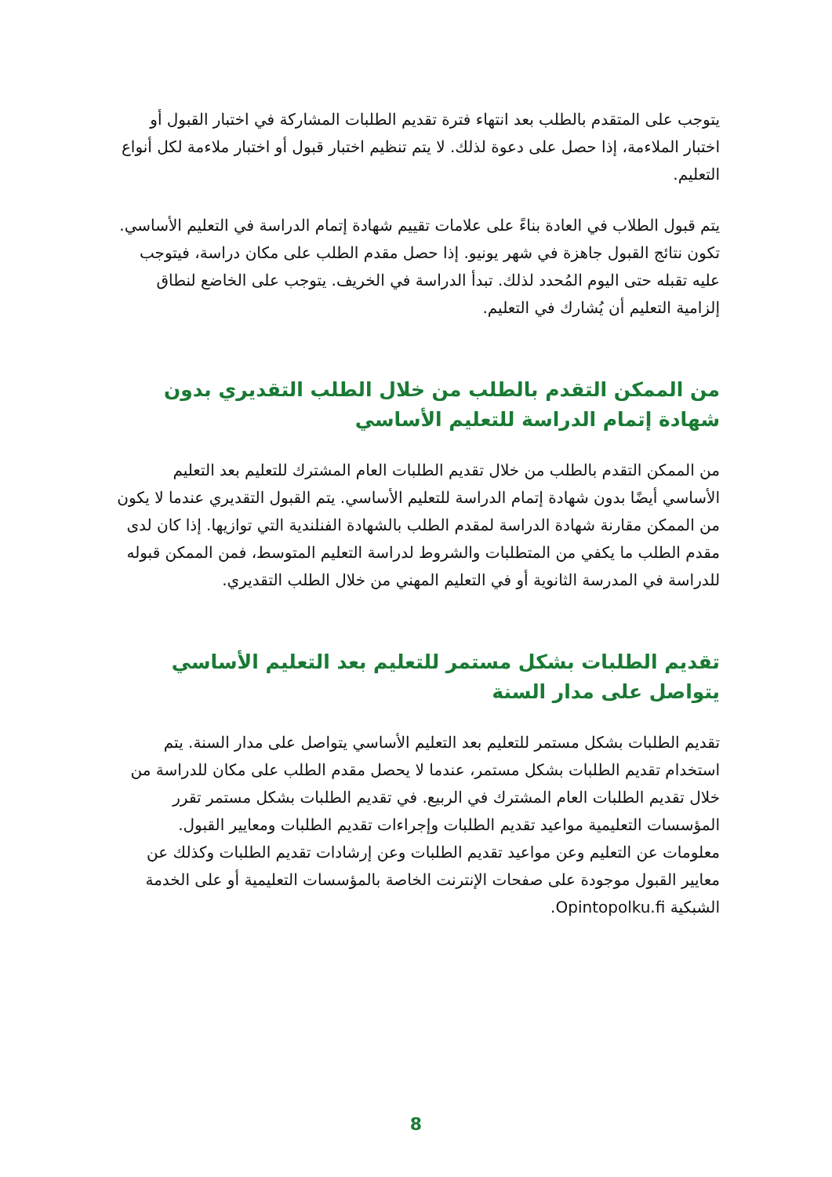يتوجب على المتقدم بالطلب بعد انتهاء فترة تقديم الطلبات المشاركة في اختبار القبول أو اختبار الملاءمة، إذا حصل على دعوة لذلك. لا يتم تنظيم اختبار قبول أو اختبار ملاءمة لكل أنواع التعليم.
يتم قبول الطلاب في العادة بناءً على علامات تقييم شهادة إتمام الدراسة في التعليم الأساسي. تكون نتائج القبول جاهزة في شهر يونيو. إذا حصل مقدم الطلب على مكان دراسة، فيتوجب عليه تقبله حتى اليوم المُحدد لذلك. تبدأ الدراسة في الخريف. يتوجب على الخاضع لنطاق إلزامية التعليم أن يُشارك في التعليم.
من الممكن التقدم بالطلب من خلال الطلب التقديري بدون شهادة إتمام الدراسة للتعليم الأساسي
من الممكن التقدم بالطلب من خلال تقديم الطلبات العام المشترك للتعليم بعد التعليم الأساسي أيضًا بدون شهادة إتمام الدراسة للتعليم الأساسي. يتم القبول التقديري عندما لا يكون من الممكن مقارنة شهادة الدراسة لمقدم الطلب بالشهادة الفنلندية التي توازيها. إذا كان لدى مقدم الطلب ما يكفي من المتطلبات والشروط لدراسة التعليم المتوسط، فمن الممكن قبوله للدراسة في المدرسة الثانوية أو في التعليم المهني من خلال الطلب التقديري.
تقديم الطلبات بشكل مستمر للتعليم بعد التعليم الأساسي يتواصل على مدار السنة
تقديم الطلبات بشكل مستمر للتعليم بعد التعليم الأساسي يتواصل على مدار السنة. يتم استخدام تقديم الطلبات بشكل مستمر، عندما لا يحصل مقدم الطلب على مكان للدراسة من خلال تقديم الطلبات العام المشترك في الربيع. في تقديم الطلبات بشكل مستمر تقرر المؤسسات التعليمية مواعيد تقديم الطلبات وإجراءات تقديم الطلبات ومعايير القبول. معلومات عن التعليم وعن مواعيد تقديم الطلبات وعن إرشادات تقديم الطلبات وكذلك عن معايير القبول موجودة على صفحات الإنترنت الخاصة بالمؤسسات التعليمية أو على الخدمة الشبكية Opintopolku.fi.
8